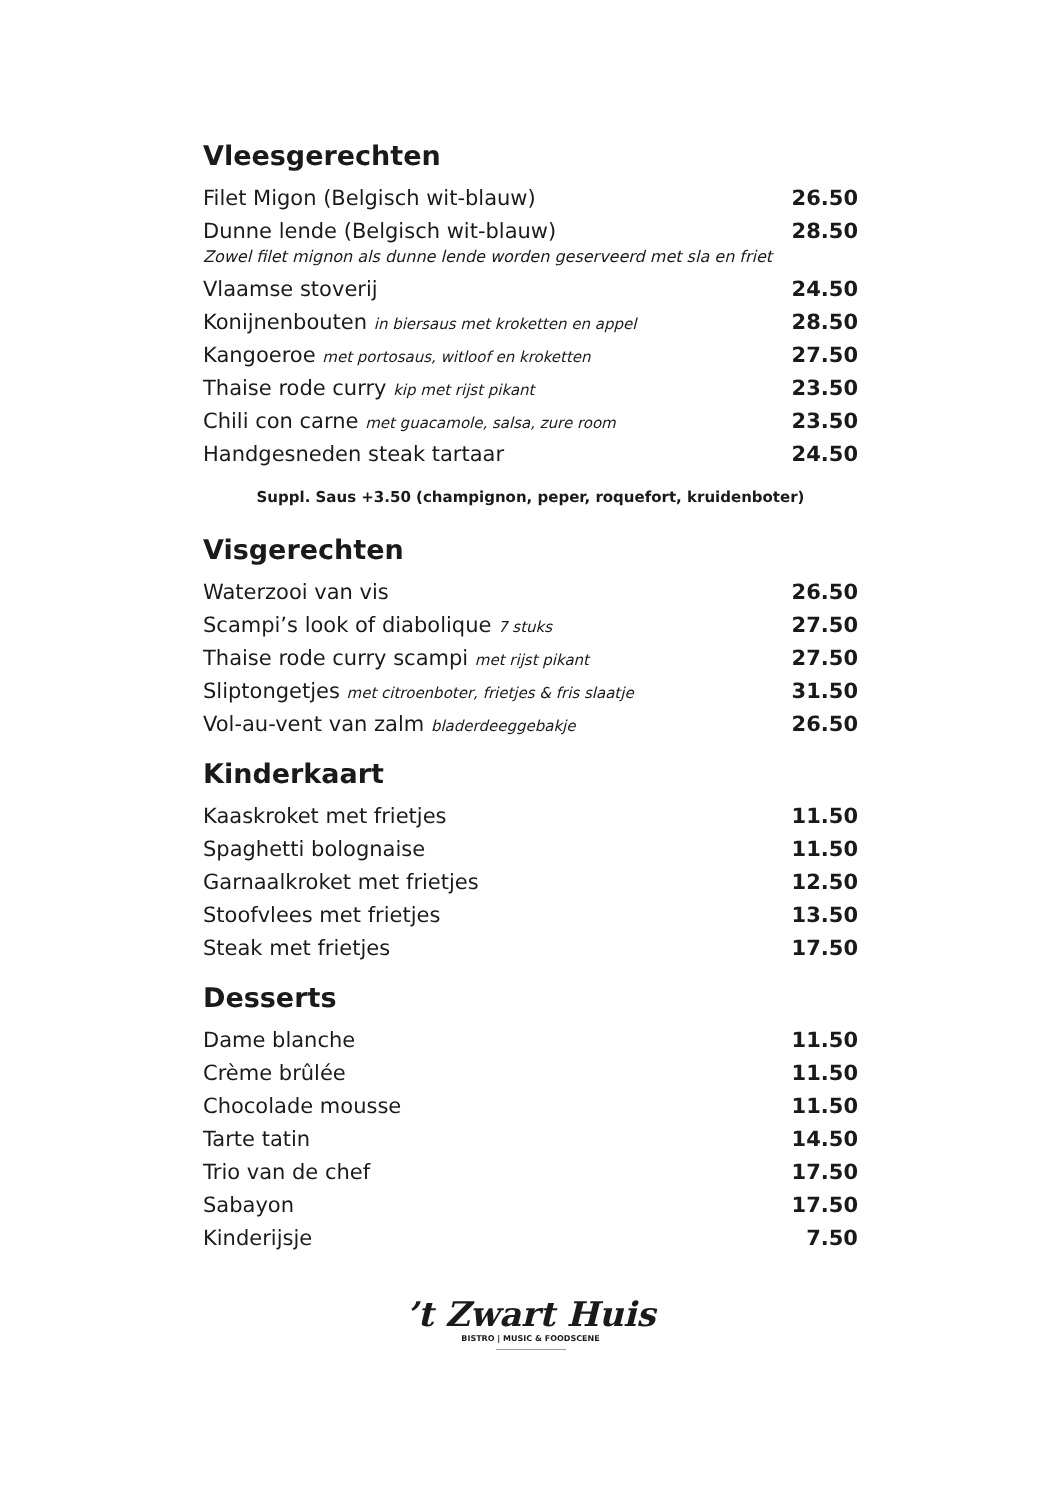Vleesgerechten
| Filet Migon (Belgisch wit-blauw) | 26.50 |
| Dunne lende (Belgisch wit-blauw) | 28.50 |
| Zowel filet mignon als dunne lende worden geserveerd met sla en friet | |
| Vlaamse stoverij | 24.50 |
| Konijnenbouten in biersaus met kroketten en appel | 28.50 |
| Kangoeroe met portosaus, witloof en kroketten | 27.50 |
| Thaise rode curry kip met rijst pikant | 23.50 |
| Chili con carne met guacamole, salsa, zure room | 23.50 |
| Handgesneden steak tartaar | 24.50 |
Suppl. Saus +3.50 (champignon, peper, roquefort, kruidenboter)
Visgerechten
| Waterzooi van vis | 26.50 |
| Scampi’s look of diabolique 7 stuks | 27.50 |
| Thaise rode curry scampi met rijst pikant | 27.50 |
| Sliptongetjes met citroenboter, frietjes & fris slaatje | 31.50 |
| Vol-au-vent van zalm bladerdeeggebakje | 26.50 |
Kinderkaart
| Kaaskroket met frietjes | 11.50 |
| Spaghetti bolognaise | 11.50 |
| Garnaalkroket met frietjes | 12.50 |
| Stoofvlees met frietjes | 13.50 |
| Steak met frietjes | 17.50 |
Desserts
| Dame blanche | 11.50 |
| Crème brûlée | 11.50 |
| Chocolade mousse | 11.50 |
| Tarte tatin | 14.50 |
| Trio van de chef | 17.50 |
| Sabayon | 17.50 |
| Kinderijsje | 7.50 |
’t Zwart Huis
BISTRO | MUSIC & FOODSCENE